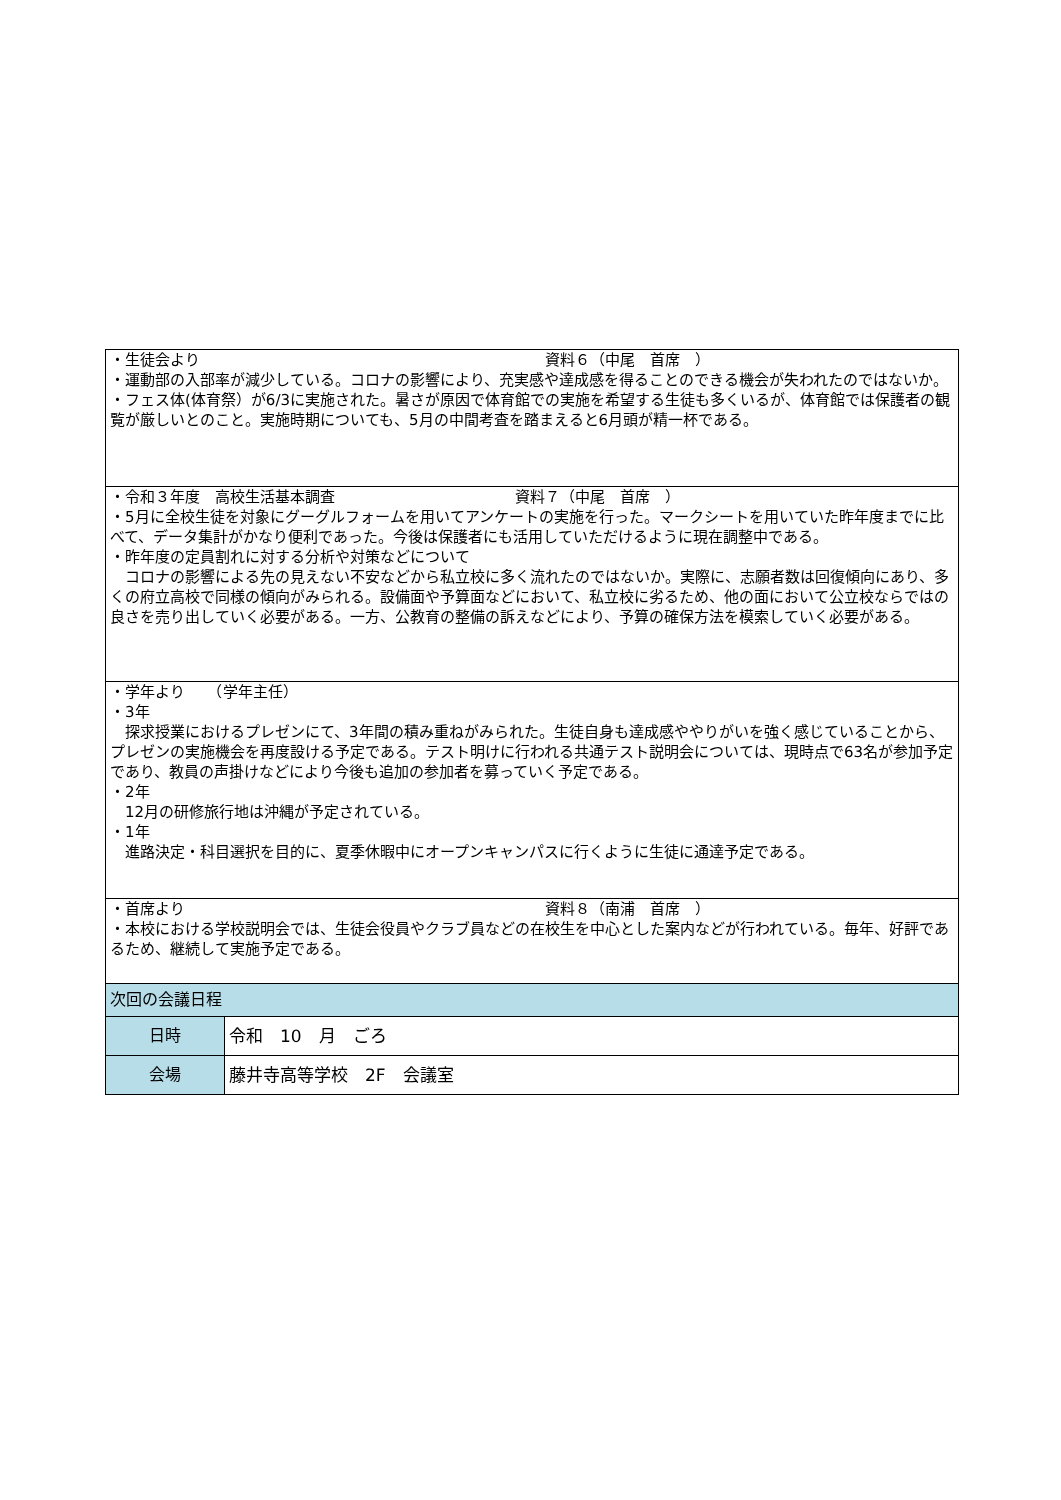| ・生徒会より 資料６（中尾 首席 ） ・運動部の入部率が減少している。コロナの影響により、充実感や達成感を得ることのできる機会が失われたのではないか。 ・フェス体(体育祭）が6/3に実施された。暑さが原因で体育館での実施を希望する生徒も多くいるが、体育館では保護者の観覧が厳しいとのこと。実施時期についても、5月の中間考査を踏まえると6月頭が精一杯である。 | |
| ・令和３年度 高校生活基本調査 資料７（中尾 首席 ） ・5月に全校生徒を対象にグーグルフォームを用いてアンケートの実施を行った。マークシートを用いていた昨年度までに比べて、データ集計がかなり便利であった。今後は保護者にも活用していただけるように現在調整中である。 ・昨年度の定員割れに対する分析や対策などについて コロナの影響による先の見えない不安などから私立校に多く流れたのではないか。実際に、志願者数は回復傾向にあり、多くの府立高校で同様の傾向がみられる。設備面や予算面などにおいて、私立校に劣るため、他の面において公立校ならではの良さを売り出していく必要がある。一方、公教育の整備の訴えなどにより、予算の確保方法を模索していく必要がある。 | |
| ・学年より （学年主任） ・3年 探求授業におけるプレゼンにて、3年間の積み重ねがみられた。生徒自身も達成感ややりがいを強く感じていることから、プレゼンの実施機会を再度設ける予定である。テスト明けに行われる共通テスト説明会については、現時点で63名が参加予定であり、教員の声掛けなどにより今後も追加の参加者を募っていく予定である。 ・2年 12月の研修旅行地は沖縄が予定されている。 ・1年 進路決定・科目選択を目的に、夏季休暇中にオープンキャンパスに行くように生徒に通達予定である。 | |
| ・首席より 資料８（南浦 首席 ） ・本校における学校説明会では、生徒会役員やクラブ員などの在校生を中心とした案内などが行われている。毎年、好評であるため、継続して実施予定である。 | |
| 次回の会議日程 | |
| 日時 | 令和 10 月 ごろ |
| 会場 | 藤井寺高等学校 2F 会議室 |